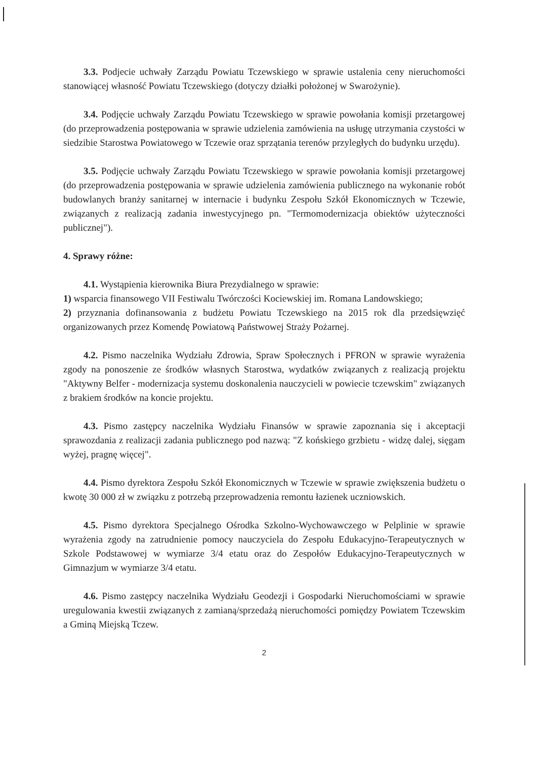3.3. Podjecie uchwały Zarządu Powiatu Tczewskiego w sprawie ustalenia ceny nieruchomości stanowiącej własność Powiatu Tczewskiego (dotyczy działki położonej w Swarożynie).
3.4. Podjęcie uchwały Zarządu Powiatu Tczewskiego w sprawie powołania komisji przetargowej (do przeprowadzenia postępowania w sprawie udzielenia zamówienia na usługę utrzymania czystości w siedzibie Starostwa Powiatowego w Tczewie oraz sprzątania terenów przyległych do budynku urzędu).
3.5. Podjęcie uchwały Zarządu Powiatu Tczewskiego w sprawie powołania komisji przetargowej (do przeprowadzenia postępowania w sprawie udzielenia zamówienia publicznego na wykonanie robót budowlanych branży sanitarnej w internacie i budynku Zespołu Szkół Ekonomicznych w Tczewie, związanych z realizacją zadania inwestycyjnego pn. "Termomodernizacja obiektów użyteczności publicznej").
4. Sprawy różne:
4.1. Wystąpienia kierownika Biura Prezydialnego w sprawie:
1) wsparcia finansowego VII Festiwalu Twórczości Kociewskiej im. Romana Landowskiego;
2) przyznania dofinansowania z budżetu Powiatu Tczewskiego na 2015 rok dla przedsięwzięć organizowanych przez Komendę Powiatową Państwowej Straży Pożarnej.
4.2. Pismo naczelnika Wydziału Zdrowia, Spraw Społecznych i PFRON w sprawie wyrażenia zgody na ponoszenie ze środków własnych Starostwa, wydatków związanych z realizacją projektu "Aktywny Belfer - modernizacja systemu doskonalenia nauczycieli w powiecie tczewskim" związanych z brakiem środków na koncie projektu.
4.3. Pismo zastępcy naczelnika Wydziału Finansów w sprawie zapoznania się i akceptacji sprawozdania z realizacji zadania publicznego pod nazwą: "Z końskiego grzbietu - widzę dalej, sięgam wyżej, pragnę więcej".
4.4. Pismo dyrektora Zespołu Szkół Ekonomicznych w Tczewie w sprawie zwiększenia budżetu o kwotę 30 000 zł w związku z potrzebą przeprowadzenia remontu łazienek uczniowskich.
4.5. Pismo dyrektora Specjalnego Ośrodka Szkolno-Wychowawczego w Pelplinie w sprawie wyrażenia zgody na zatrudnienie pomocy nauczyciela do Zespołu Edukacyjno-Terapeutycznych w Szkole Podstawowej w wymiarze 3/4 etatu oraz do Zespołów Edukacyjno-Terapeutycznych w Gimnazjum w wymiarze 3/4 etatu.
4.6. Pismo zastępcy naczelnika Wydziału Geodezji i Gospodarki Nieruchomościami w sprawie uregulowania kwestii związanych z zamianą/sprzedażą nieruchomości pomiędzy Powiatem Tczewskim a Gminą Miejską Tczew.
2